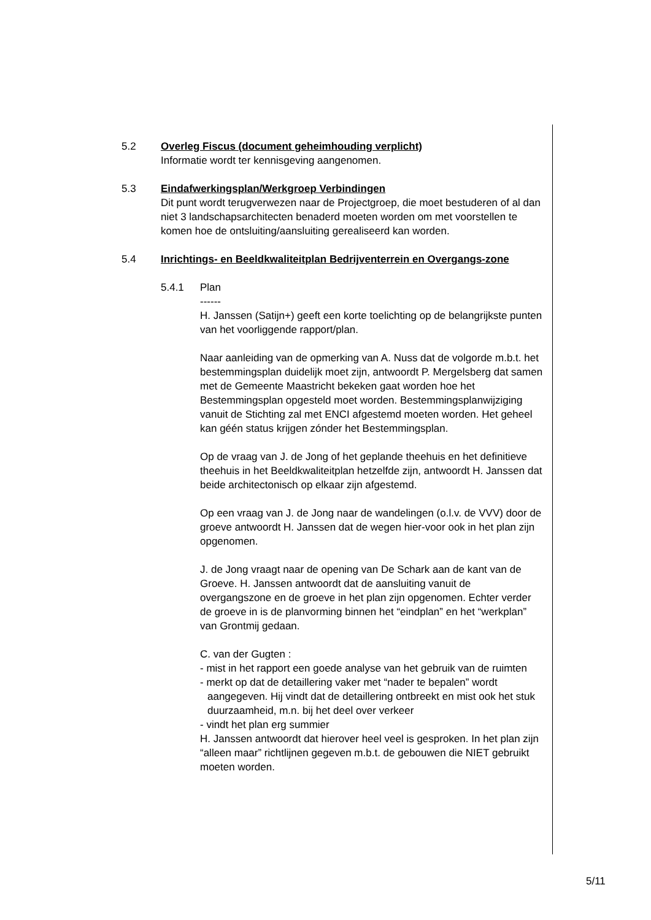5.2 Overleg Fiscus (document geheimhouding verplicht)
Informatie wordt ter kennisgeving aangenomen.
5.3 Eindafwerkingsplan/Werkgroep Verbindingen
Dit punt wordt terugverwezen naar de Projectgroep, die moet bestuderen of al dan niet 3 landschapsarchitecten benaderd moeten worden om met voorstellen te komen hoe de ontsluiting/aansluiting gerealiseerd kan worden.
5.4 Inrichtings- en Beeldkwaliteitplan Bedrijventerrein en Overgangs-zone
5.4.1 Plan
------
H. Janssen (Satijn+) geeft een korte toelichting op de belangrijkste punten van het voorliggende rapport/plan.
Naar aanleiding van de opmerking van A. Nuss dat de volgorde m.b.t. het bestemmingsplan duidelijk moet zijn, antwoordt P. Mergelsberg dat samen met de Gemeente Maastricht bekeken gaat worden hoe het Bestemmingsplan opgesteld moet worden. Bestemmingsplanwijziging vanuit de Stichting zal met ENCI afgestemd moeten worden. Het geheel kan géén status krijgen zónder het Bestemmingsplan.
Op de vraag van J. de Jong of het geplande theehuis en het definitieve theehuis in het Beeldkwaliteitplan hetzelfde zijn, antwoordt H. Janssen dat beide architectonisch op elkaar zijn afgestemd.
Op een vraag van J. de Jong naar de wandelingen (o.l.v. de VVV) door de groeve antwoordt H. Janssen dat de wegen hier-voor ook in het plan zijn opgenomen.
J. de Jong vraagt naar de opening van De Schark aan de kant van de Groeve. H. Janssen antwoordt dat de aansluiting vanuit de overgangszone en de groeve in het plan zijn opgenomen. Echter verder de groeve in is de planvorming binnen het “eindplan” en het “werkplan” van Grontmij gedaan.
C. van der Gugten :
- mist in het rapport een goede analyse van het gebruik van de ruimten
- merkt op dat de detaillering vaker met “nader te bepalen” wordt aangegeven. Hij vindt dat de detaillering ontbreekt en mist ook het stuk duurzaamheid, m.n. bij het deel over verkeer
- vindt het plan erg summier
H. Janssen antwoordt dat hierover heel veel is gesproken. In het plan zijn “alleen maar” richtlijnen gegeven m.b.t. de gebouwen die NIET gebruikt moeten worden.
5/11